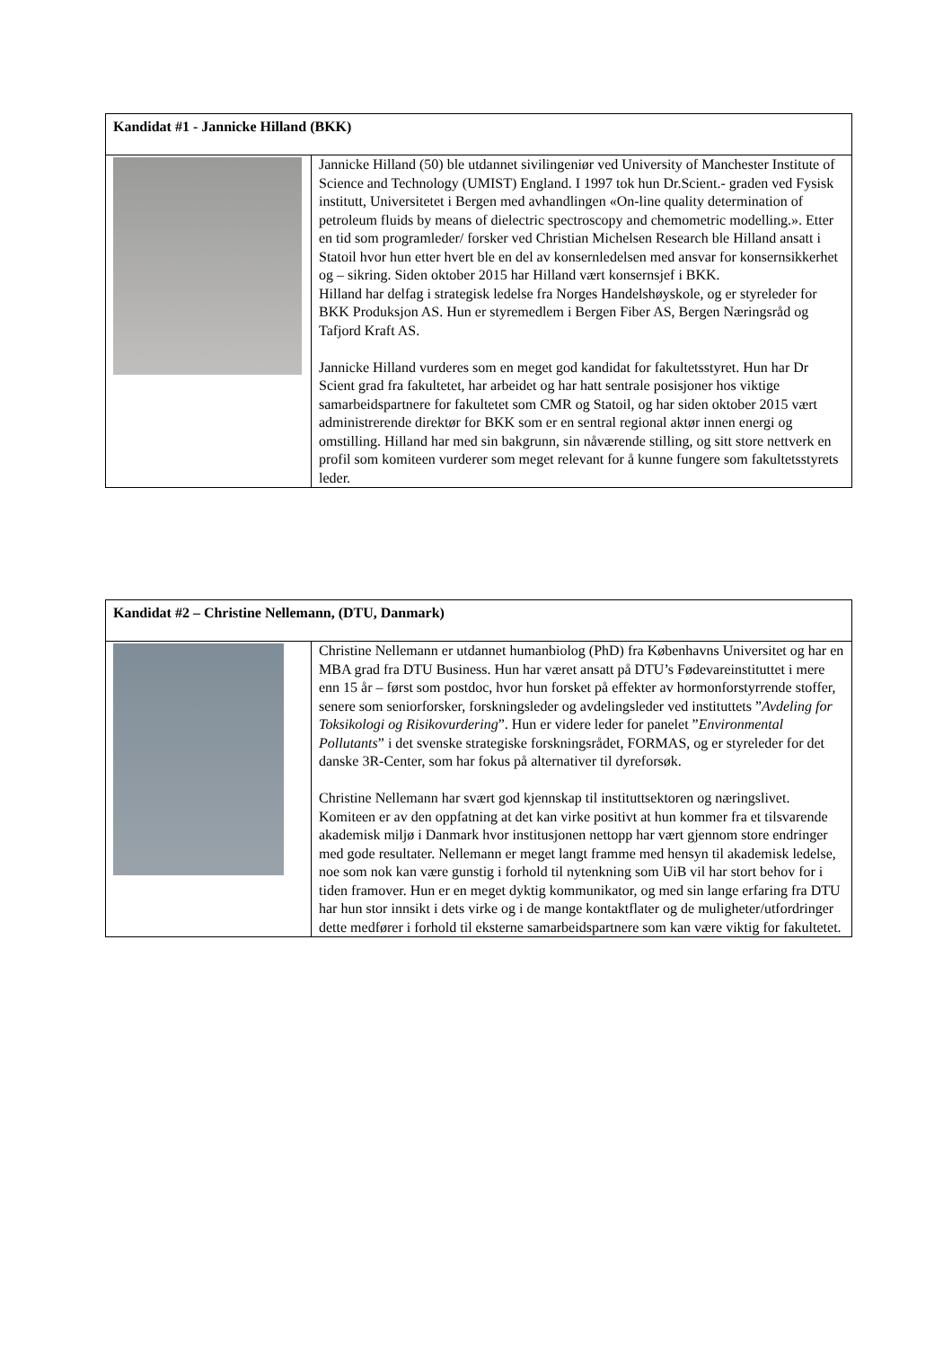| Kandidat #1 - Jannicke Hilland (BKK) | |
| --- | --- |
| | Jannicke Hilland (50) ble utdannet sivilingeniør ved University of Manchester Institute of Science and Technology (UMIST) England. I 1997 tok hun Dr.Scient.- graden ved Fysisk institutt, Universitetet i Bergen med avhandlingen «On-line quality determination of petroleum fluids by means of dielectric spectroscopy and chemometric modelling.». Etter en tid som programleder/ forsker ved Christian Michelsen Research ble Hilland ansatt i Statoil hvor hun etter hvert ble en del av konsernledelsen med ansvar for konsernsikkerhet og – sikring. Siden oktober 2015 har Hilland vært konsernsjef i BKK. Hilland har delfag i strategisk ledelse fra Norges Handelshøyskole, og er styreleder for BKK Produksjon AS. Hun er styremedlem i Bergen Fiber AS, Bergen Næringsråd og Tafjord Kraft AS. Jannicke Hilland vurderes som en meget god kandidat for fakultetsstyret. Hun har Dr Scient grad fra fakultetet, har arbeidet og har hatt sentrale posisjoner hos viktige samarbeidspartnere for fakultetet som CMR og Statoil, og har siden oktober 2015 vært administrerende direktør for BKK som er en sentral regional aktør innen energi og omstilling. Hilland har med sin bakgrunn, sin nåværende stilling, og sitt store nettverk en profil som komiteen vurderer som meget relevant for å kunne fungere som fakultetsstyrets leder. |
| Kandidat #2 – Christine Nellemann, (DTU, Danmark) | |
| --- | --- |
| | Christine Nellemann er utdannet humanbiolog (PhD) fra Københavns Universitet og har en MBA grad fra DTU Business. Hun har været ansatt på DTU’s Fødevareinstituttet i mere enn 15 år – først som postdoc, hvor hun forsket på effekter av hormonforstyrrende stoffer, senere som seniorforsker, forskningsleder og avdelingsleder ved instituttets ” Avdeling for Toksikologi og Risikovurdering ”. Hun er videre leder for panelet ” Environmental Pollutants ” i det svenske strategiske forskningsrådet, FORMAS, og er styreleder for det danske 3R-Center, som har fokus på alternativer til dyreforsøk. Christine Nellemann har svært god kjennskap til instituttsektoren og næringslivet. Komiteen er av den oppfatning at det kan virke positivt at hun kommer fra et tilsvarende akademisk miljø i Danmark hvor institusjonen nettopp har vært gjennom store endringer med gode resultater. Nellemann er meget langt framme med hensyn til akademisk ledelse, noe som nok kan være gunstig i forhold til nytenkning som UiB vil har stort behov for i tiden framover. Hun er en meget dyktig kommunikator, og med sin lange erfaring fra DTU har hun stor innsikt i dets virke og i de mange kontaktflater og de muligheter/utfordringer dette medfører i forhold til eksterne samarbeidspartnere som kan være viktig for fakultetet. |